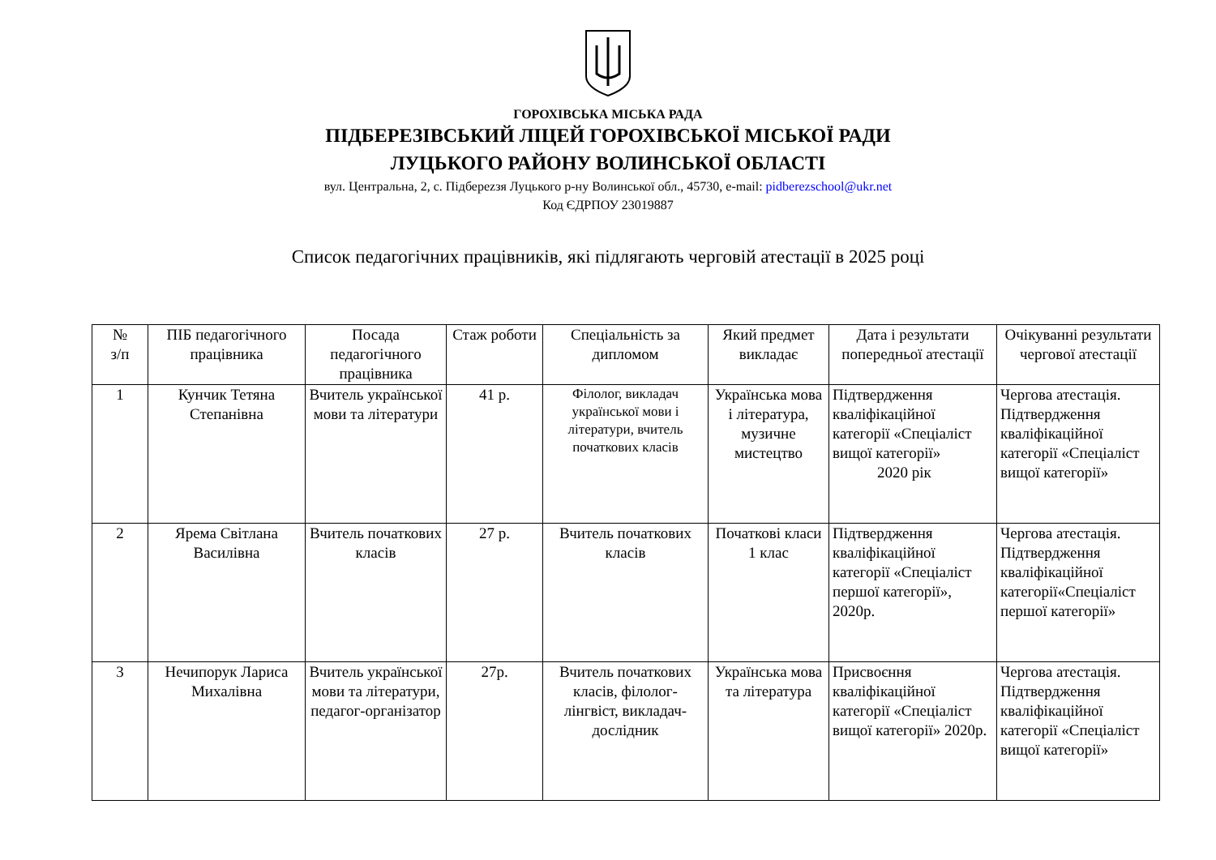ГОРОХІВСЬКА МІСЬКА РАДА
ПІДБЕРЕЗІВСЬКИЙ ЛІЦЕЙ ГОРОХІВСЬКОЇ МІСЬКОЇ РАДИ
ЛУЦЬКОГО РАЙОНУ ВОЛИНСЬКОЇ ОБЛАСТІ
вул. Центральна, 2, с. Підберezзя Луцького р-ну Волинської обл., 45730, e-mail: pidberezschool@ukr.net
Код ЄДРПОУ 23019887
Список педагогічних працівників, які підлягають черговій атестації в 2025 році
| № з/п | ПІБ педагогічного працівника | Посада педагогічного працівника | Стаж роботи | Спеціальність за дипломом | Який предмет викладає | Дата і результати попередньої атестації | Очікуванні результати чергової атестації |
| --- | --- | --- | --- | --- | --- | --- | --- |
| 1 | Кунчик Тетяна Степанівна | Вчитель української мови та літератури | 41 р. | Філолог, викладач української мови і літератури, вчитель початкових класів | Українська мова і література, музичне мистецтво | Підтвердження кваліфікаційної категорії «Спеціаліст вищої категорії» 2020 рік | Чергова атестація. Підтвердження кваліфікаційної категорії «Спеціаліст вищої категорії» |
| 2 | Ярема Світлана Василівна | Вчитель початкових класів | 27 р. | Вчитель початкових класів | Початкові класи 1 клас | Підтвердження кваліфікаційної категорії «Спеціаліст першої категорії», 2020р. | Чергова атестація. Підтвердження кваліфікаційної категорії«Спеціаліст першої категорії» |
| 3 | Нечипорук Лариса Михалівна | Вчитель української мови та літератури, педагог-організатор | 27р. | Вчитель початкових класів, філолог-лінгвіст, викладач-дослідник | Українська мова та література | Присвоєння кваліфікаційної категорії «Спеціаліст вищої категорії» 2020р. | Чергова атестація. Підтвердження кваліфікаційної категорії «Спеціаліст вищої категорії» |